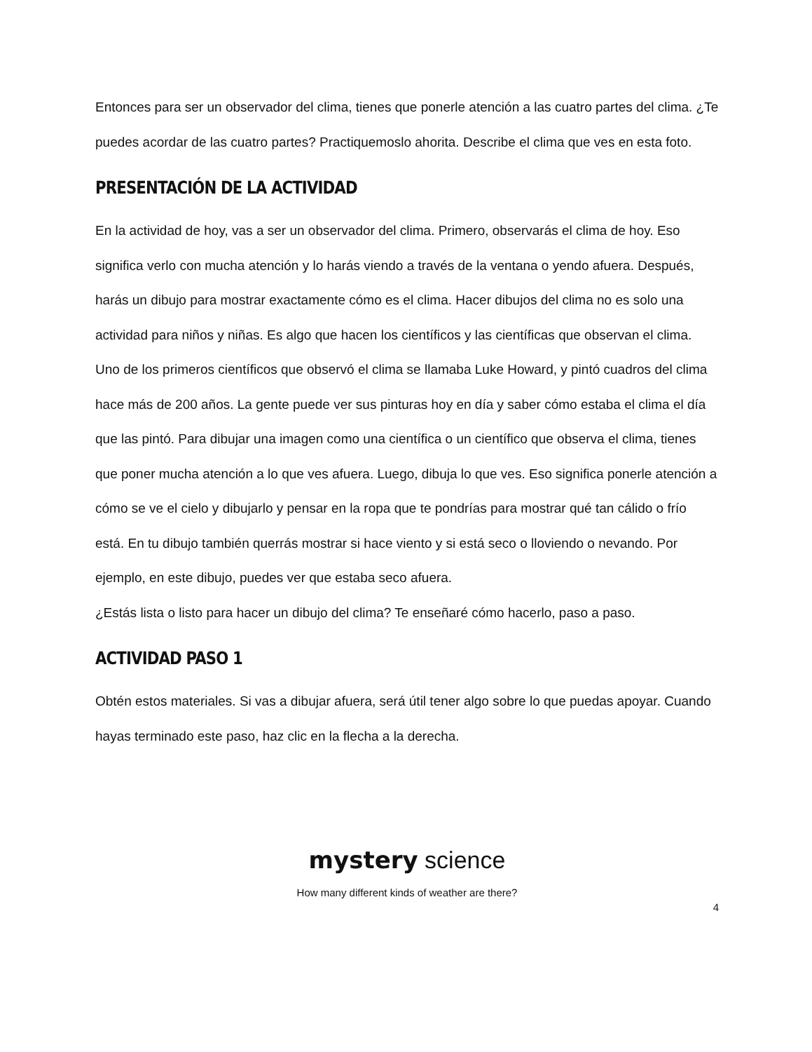Entonces para ser un observador del clima, tienes que ponerle atención a las cuatro partes del clima. ¿Te puedes acordar de las cuatro partes? Practiquemoslo ahorita. Describe el clima que ves en esta foto.
PRESENTACIÓN DE LA ACTIVIDAD
En la actividad de hoy, vas a ser un observador del clima. Primero, observarás el clima de hoy. Eso significa verlo con mucha atención y lo harás viendo a través de la ventana o yendo afuera. Después, harás un dibujo para mostrar exactamente cómo es el clima. Hacer dibujos del clima no es solo una actividad para niños y niñas. Es algo que hacen los científicos y las científicas que observan el clima. Uno de los primeros científicos que observó el clima se llamaba Luke Howard, y pintó cuadros del clima hace más de 200 años. La gente puede ver sus pinturas hoy en día y saber cómo estaba el clima el día que las pintó. Para dibujar una imagen como una científica o un científico que observa el clima, tienes que poner mucha atención a lo que ves afuera. Luego, dibuja lo que ves. Eso significa ponerle atención a cómo se ve el cielo y dibujarlo y pensar en la ropa que te pondrías para mostrar qué tan cálido o frío está. En tu dibujo también querrás mostrar si hace viento y si está seco o lloviendo o nevando. Por ejemplo, en este dibujo, puedes ver que estaba seco afuera.
¿Estás lista o listo para hacer un dibujo del clima? Te enseñaré cómo hacerlo, paso a paso.
ACTIVIDAD PASO 1
Obtén estos materiales. Si vas a dibujar afuera, será útil tener algo sobre lo que puedas apoyar. Cuando hayas terminado este paso, haz clic en la flecha a la derecha.
mystery science
How many different kinds of weather are there?
4